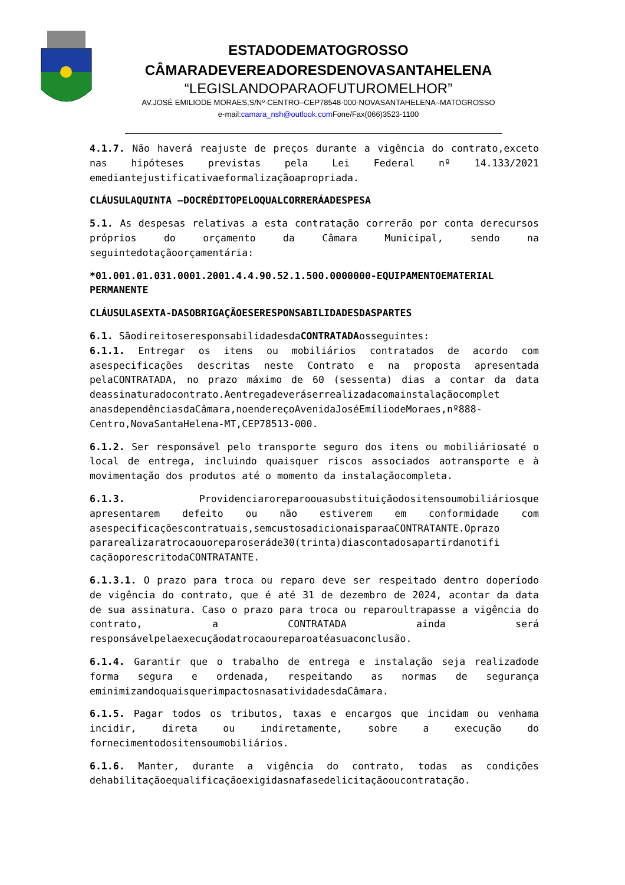ESTADODEMATOGROSSO
CÂMARADEVEREADORESDENOVASANTAHELENA
“LEGISLANDOPARAOFUTUROMELHOR”
AV.JOSÉ EMILIODE MORAES,S/Nº-CENTRO–CEP78548-000-NOVASANTAHELENA–MATOGROSSO
e-mail:camara_nsh@outlook.com Fone/Fax(066)3523-1100
4.1.7. Não haverá reajuste de preços durante a vigência do contrato,exceto nas hipóteses previstas pela Lei Federal nº 14.133/2021 emediantejustificativaeformalizaçãoapropriada.
CLÁUSULAQUINTA –DOCRÉDITOPELOQUALCORRERÁADESPESA
5.1. As despesas relativas a esta contratação correrão por conta derecursos próprios do orçamento da Câmara Municipal, sendo na seguintedotaçãoorçamentária:
*01.001.01.031.0001.2001.4.4.90.52.1.500.0000000-EQUIPAMENTOEMATERIAL PERMANENTE
CLÁUSULASEXTA-DASOBRIGAÇÃOESERESPONSABILIDADESDASPARTES
6.1. SãodireitoseresponsabilidadesdaCONTRATADAosseguintes:
6.1.1. Entregar os itens ou mobiliários contratados de acordo com asespecificações descritas neste Contrato e na proposta apresentada pelaCONTRATADA, no prazo máximo de 60 (sessenta) dias a contar da data deassinaturadocontrato.Aentregadeveráserrealizadacomainstalaçãocomplet anasdependênciasdaCâmara,noendereçoAvenidaJoséEmíliodeMoraes,nº888-Centro,NovaSantaHelena-MT,CEP78513-000.
6.1.2. Ser responsável pelo transporte seguro dos itens ou mobiliáriosaté o local de entrega, incluindo quaisquer riscos associados aotransporte e à movimentação dos produtos até o momento da instalaçãocompleta.
6.1.3. Providenciaroreparoouasubstituiçãodositensoumobiliáriosque apresentarem defeito ou não estiverem em conformidade com asespecificaçõescontratuais,semcustosadicionaisparaaCONTRATANTE.Oprazo pararealizaratrocaouoreparoseráde30(trinta)diascontadosapartirdanotifi caçãoporescritodaCONTRATANTE.
6.1.3.1. O prazo para troca ou reparo deve ser respeitado dentro doperíodo de vigência do contrato, que é até 31 de dezembro de 2024, acontar da data de sua assinatura. Caso o prazo para troca ou reparoultrapasse a vigência do contrato, a CONTRATADA ainda será responsávelpelaexecuçãodatrocaoureparoatéasuaconclusão.
6.1.4. Garantir que o trabalho de entrega e instalação seja realizadode forma segura e ordenada, respeitando as normas de segurança eminimizandoquaisquerimpactosnasatividadesdaCâmara.
6.1.5. Pagar todos os tributos, taxas e encargos que incidam ou venhama incidir, direta ou indiretamente, sobre a execução do fornecimentodositensoumobiliários.
6.1.6. Manter, durante a vigência do contrato, todas as condições dehabilitaçãoequalificaçãoexigidasnafasedelicitaçãooucontratação.